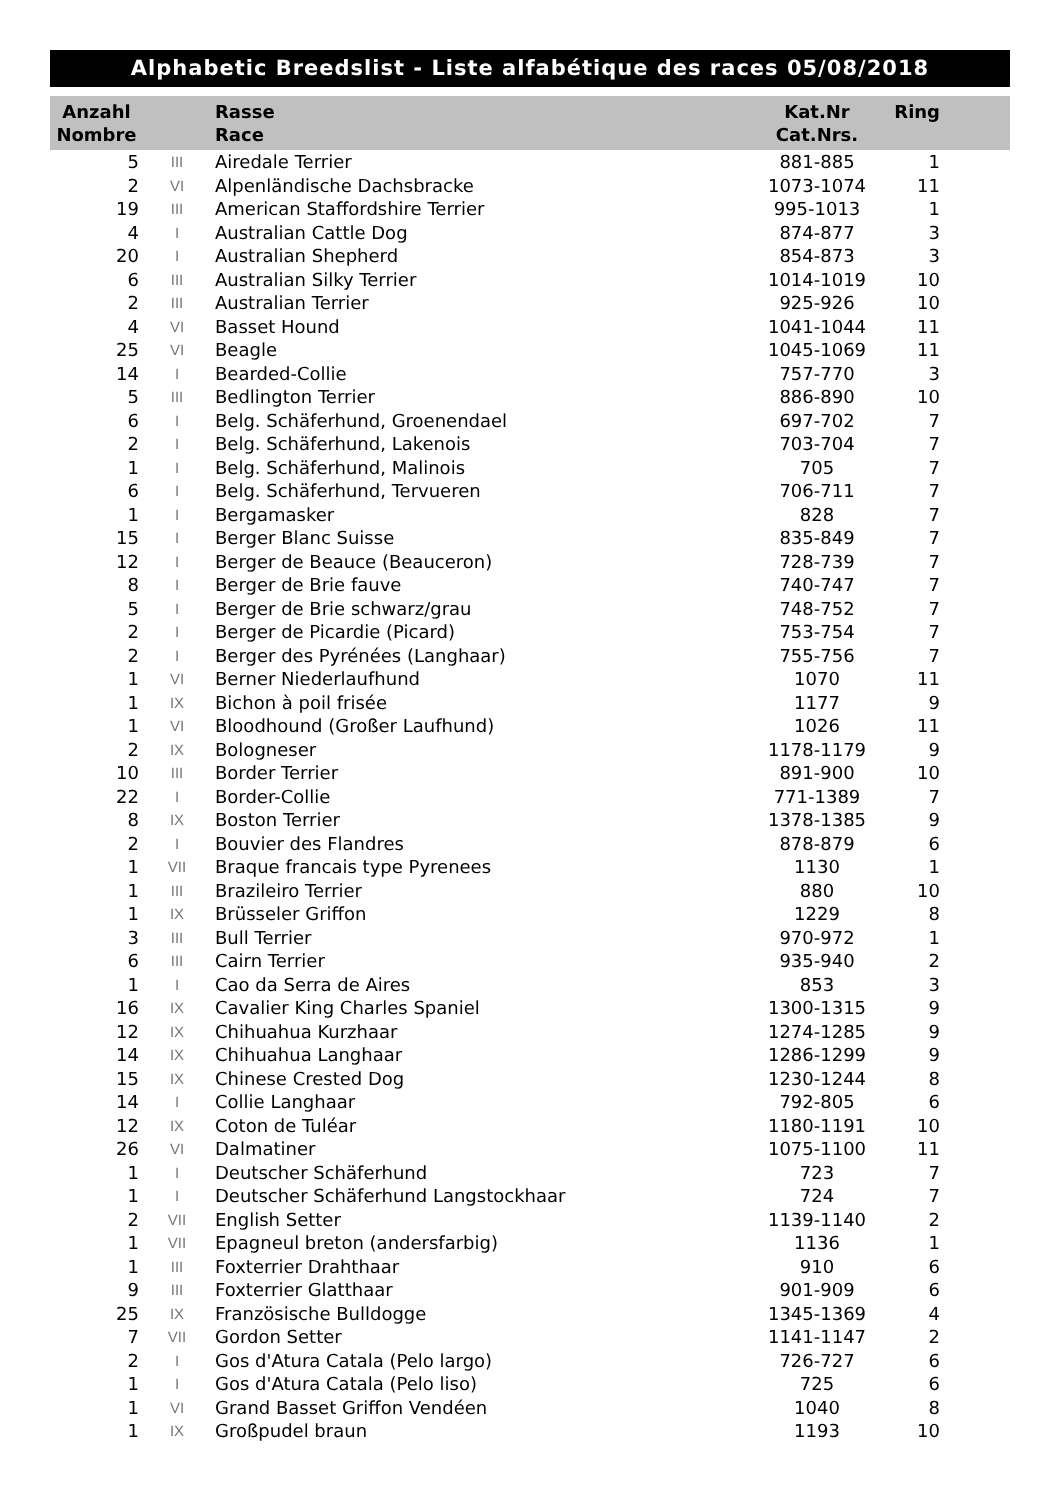Alphabetic Breedslist - Liste alfabétique des races 05/08/2018
| Anzahl Nombre | | Rasse Race | Kat.Nr Cat.Nrs. | Ring |
| --- | --- | --- | --- | --- |
| 5 | III | Airedale Terrier | 881-885 | 1 |
| 2 | VI | Alpenländische Dachsbracke | 1073-1074 | 11 |
| 19 | III | American Staffordshire Terrier | 995-1013 | 1 |
| 4 | I | Australian Cattle Dog | 874-877 | 3 |
| 20 | I | Australian Shepherd | 854-873 | 3 |
| 6 | III | Australian Silky Terrier | 1014-1019 | 10 |
| 2 | III | Australian Terrier | 925-926 | 10 |
| 4 | VI | Basset Hound | 1041-1044 | 11 |
| 25 | VI | Beagle | 1045-1069 | 11 |
| 14 | I | Bearded-Collie | 757-770 | 3 |
| 5 | III | Bedlington Terrier | 886-890 | 10 |
| 6 | I | Belg. Schäferhund, Groenendael | 697-702 | 7 |
| 2 | I | Belg. Schäferhund, Lakenois | 703-704 | 7 |
| 1 | I | Belg. Schäferhund, Malinois | 705 | 7 |
| 6 | I | Belg. Schäferhund, Tervueren | 706-711 | 7 |
| 1 | I | Bergamasker | 828 | 7 |
| 15 | I | Berger Blanc Suisse | 835-849 | 7 |
| 12 | I | Berger de Beauce (Beauceron) | 728-739 | 7 |
| 8 | I | Berger de Brie fauve | 740-747 | 7 |
| 5 | I | Berger de Brie schwarz/grau | 748-752 | 7 |
| 2 | I | Berger de Picardie (Picard) | 753-754 | 7 |
| 2 | I | Berger des Pyrénées (Langhaar) | 755-756 | 7 |
| 1 | VI | Berner Niederlaufhund | 1070 | 11 |
| 1 | IX | Bichon à poil frisée | 1177 | 9 |
| 1 | VI | Bloodhound (Großer Laufhund) | 1026 | 11 |
| 2 | IX | Bologneser | 1178-1179 | 9 |
| 10 | III | Border Terrier | 891-900 | 10 |
| 22 | I | Border-Collie | 771-1389 | 7 |
| 8 | IX | Boston Terrier | 1378-1385 | 9 |
| 2 | I | Bouvier des Flandres | 878-879 | 6 |
| 1 | VII | Braque francais type Pyrenees | 1130 | 1 |
| 1 | III | Brazileiro Terrier | 880 | 10 |
| 1 | IX | Brüsseler Griffon | 1229 | 8 |
| 3 | III | Bull Terrier | 970-972 | 1 |
| 6 | III | Cairn Terrier | 935-940 | 2 |
| 1 | I | Cao da Serra de Aires | 853 | 3 |
| 16 | IX | Cavalier King Charles Spaniel | 1300-1315 | 9 |
| 12 | IX | Chihuahua Kurzhaar | 1274-1285 | 9 |
| 14 | IX | Chihuahua Langhaar | 1286-1299 | 9 |
| 15 | IX | Chinese Crested Dog | 1230-1244 | 8 |
| 14 | I | Collie Langhaar | 792-805 | 6 |
| 12 | IX | Coton de Tuléar | 1180-1191 | 10 |
| 26 | VI | Dalmatiner | 1075-1100 | 11 |
| 1 | I | Deutscher Schäferhund | 723 | 7 |
| 1 | I | Deutscher Schäferhund Langstockhaar | 724 | 7 |
| 2 | VII | English Setter | 1139-1140 | 2 |
| 1 | VII | Epagneul breton (andersfarbig) | 1136 | 1 |
| 1 | III | Foxterrier Drahthaar | 910 | 6 |
| 9 | III | Foxterrier Glatthaar | 901-909 | 6 |
| 25 | IX | Französische Bulldogge | 1345-1369 | 4 |
| 7 | VII | Gordon Setter | 1141-1147 | 2 |
| 2 | I | Gos d'Atura Catala (Pelo largo) | 726-727 | 6 |
| 1 | I | Gos d'Atura Catala (Pelo liso) | 725 | 6 |
| 1 | VI | Grand Basset Griffon Vendéen | 1040 | 8 |
| 1 | IX | Großpudel braun | 1193 | 10 |